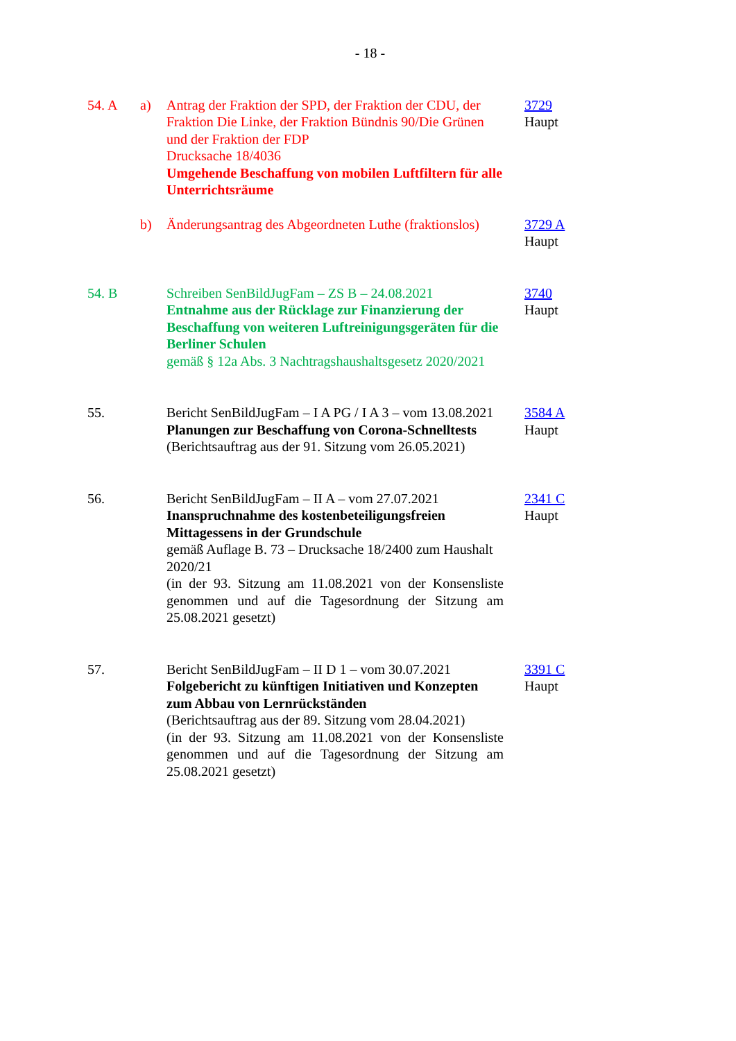- 18 -
| 54. A | a) | Antrag der Fraktion der SPD, der Fraktion der CDU, der Fraktion Die Linke, der Fraktion Bündnis 90/Die Grünen und der Fraktion der FDP Drucksache 18/4036 Umgehende Beschaffung von mobilen Luftfiltern für alle Unterrichtsräume | 3729 Haupt |
| | b) | Änderungsantrag des Abgeordneten Luthe (fraktionslos) | 3729 A Haupt |
| 54. B | | Schreiben SenBildJugFam – ZS B – 24.08.2021 Entnahme aus der Rücklage zur Finanzierung der Beschaffung von weiteren Luftreinigungsgeräten für die Berliner Schulen gemäß § 12a Abs. 3 Nachtragshaushaltsgesetz 2020/2021 | 3740 Haupt |
| 55. | | Bericht SenBildJugFam – I A PG / I A 3 – vom 13.08.2021 Planungen zur Beschaffung von Corona-Schnelltests (Berichtsauftrag aus der 91. Sitzung vom 26.05.2021) | 3584 A Haupt |
| 56. | | Bericht SenBildJugFam – II A – vom 27.07.2021 Inanspruchnahme des kostenbeteiligungsfreien Mittagessens in der Grundschule gemäß Auflage B. 73 – Drucksache 18/2400 zum Haushalt 2020/21 (in der 93. Sitzung am 11.08.2021 von der Konsensliste genommen und auf die Tagesordnung der Sitzung am 25.08.2021 gesetzt) | 2341 C Haupt |
| 57. | | Bericht SenBildJugFam – II D 1 – vom 30.07.2021 Folgebericht zu künftigen Initiativen und Konzepten zum Abbau von Lernrückständen (Berichtsauftrag aus der 89. Sitzung vom 28.04.2021) (in der 93. Sitzung am 11.08.2021 von der Konsensliste genommen und auf die Tagesordnung der Sitzung am 25.08.2021 gesetzt) | 3391 C Haupt |